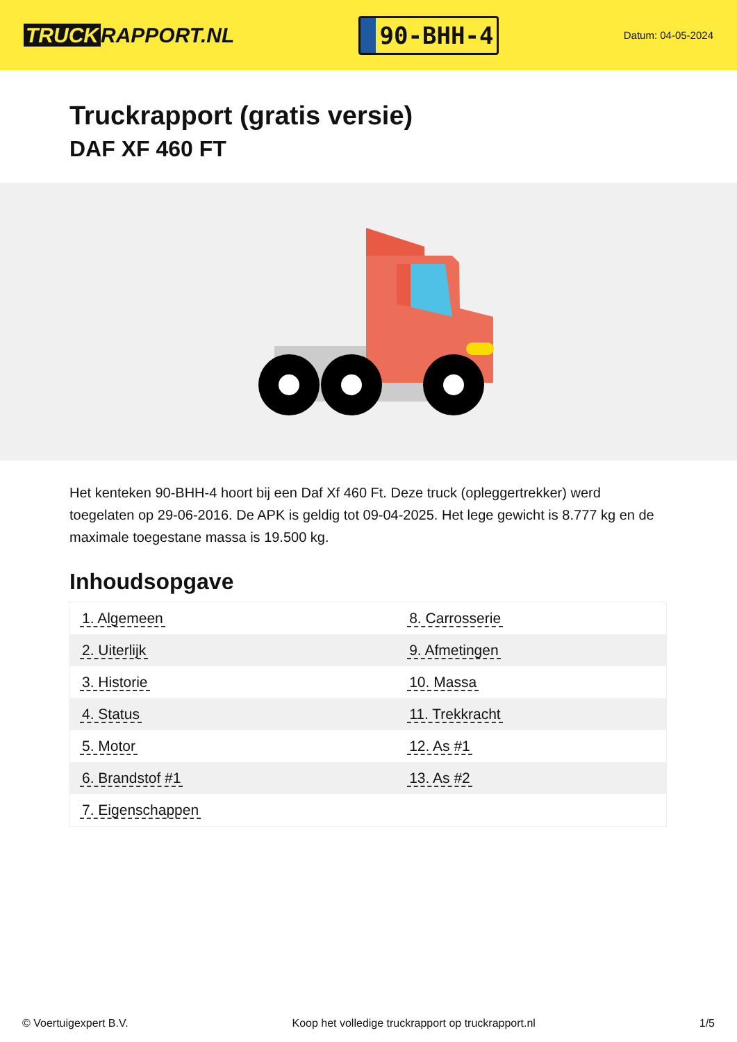TRUCK RAPPORT.NL
90-BHH-4
Datum: 04-05-2024
Truckrapport (gratis versie)
DAF XF 460 FT
Het kenteken 90-BHH-4 hoort bij een Daf Xf 460 Ft. Deze truck (opleggertrekker) werd toegelaten op 29-06-2016. De APK is geldig tot 09-04-2025. Het lege gewicht is 8.777 kg en de maximale toegestane massa is 19.500 kg.
Inhoudsopgave
| 1. Algemeen | 8. Carrosserie |
| 2. Uiterlijk | 9. Afmetingen |
| 3. Historie | 10. Massa |
| 4. Status | 11. Trekkracht |
| 5. Motor | 12. As #1 |
| 6. Brandstof #1 | 13. As #2 |
| 7. Eigenschappen | |
© Voertuigexpert B.V. Koop het volledige truckrapport op truckrapport.nl 1/5